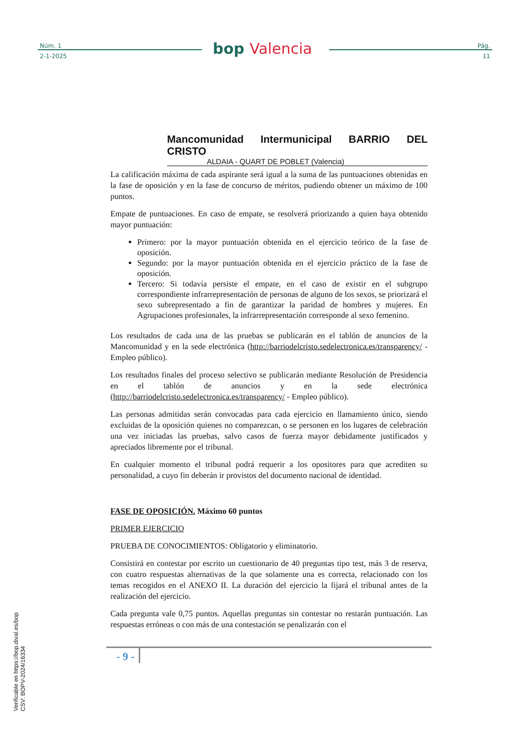Núm. 1
2-1-2025
bop Valencia
Pág.
11
Mancomunidad Intermunicipal BARRIO DEL CRISTO
ALDAIA - QUART DE POBLET (Valencia)
La calificación máxima de cada aspirante será igual a la suma de las puntuaciones obtenidas en la fase de oposición y en la fase de concurso de méritos, pudiendo obtener un máximo de 100 puntos.
Empate de puntuaciones. En caso de empate, se resolverá priorizando a quien haya obtenido mayor puntuación:
Primero: por la mayor puntuación obtenida en el ejercicio teórico de la fase de oposición.
Segundo: por la mayor puntuación obtenida en el ejercicio práctico de la fase de oposición.
Tercero: Si todavía persiste el empate, en el caso de existir en el subgrupo correspondiente infrarrepresentación de personas de alguno de los sexos, se priorizará el sexo subrepresentado a fin de garantizar la paridad de hombres y mujeres. En Agrupaciones profesionales, la infrarrepresentación corresponde al sexo femenino.
Los resultados de cada una de las pruebas se publicarán en el tablón de anuncios de la Mancomunidad y en la sede electrónica (http://barriodelcristo.sedelectronica.es/transparency/ - Empleo público).
Los resultados finales del proceso selectivo se publicarán mediante Resolución de Presidencia en el tablón de anuncios y en la sede electrónica (http://barriodelcristo.sedelectronica.es/transparency/ - Empleo público).
Las personas admitidas serán convocadas para cada ejercicio en llamamiento único, siendo excluidas de la oposición quienes no comparezcan, o se personen en los lugares de celebración una vez iniciadas las pruebas, salvo casos de fuerza mayor debidamente justificados y apreciados libremente por el tribunal.
En cualquier momento el tribunal podrá requerir a los opositores para que acrediten su personalidad, a cuyo fin deberán ir provistos del documento nacional de identidad.
FASE DE OPOSICIÓN. Máximo 60 puntos
PRIMER EJERCICIO
PRUEBA DE CONOCIMIENTOS: Obligatorio y eliminatorio.
Consistirá en contestar por escrito un cuestionario de 40 preguntas tipo test, más 3 de reserva, con cuatro respuestas alternativas de la que solamente una es correcta, relacionado con los temas recogidos en el ANEXO II. La duración del ejercicio la fijará el tribunal antes de la realización del ejercicio.
Cada pregunta vale 0,75 puntos. Aquellas preguntas sin contestar no restarán puntuación. Las respuestas erróneas o con más de una contestación se penalizarán con el
- 9 -
Verificable en https://bop.dival.es/bop
CSV: BOPV-2024/16334